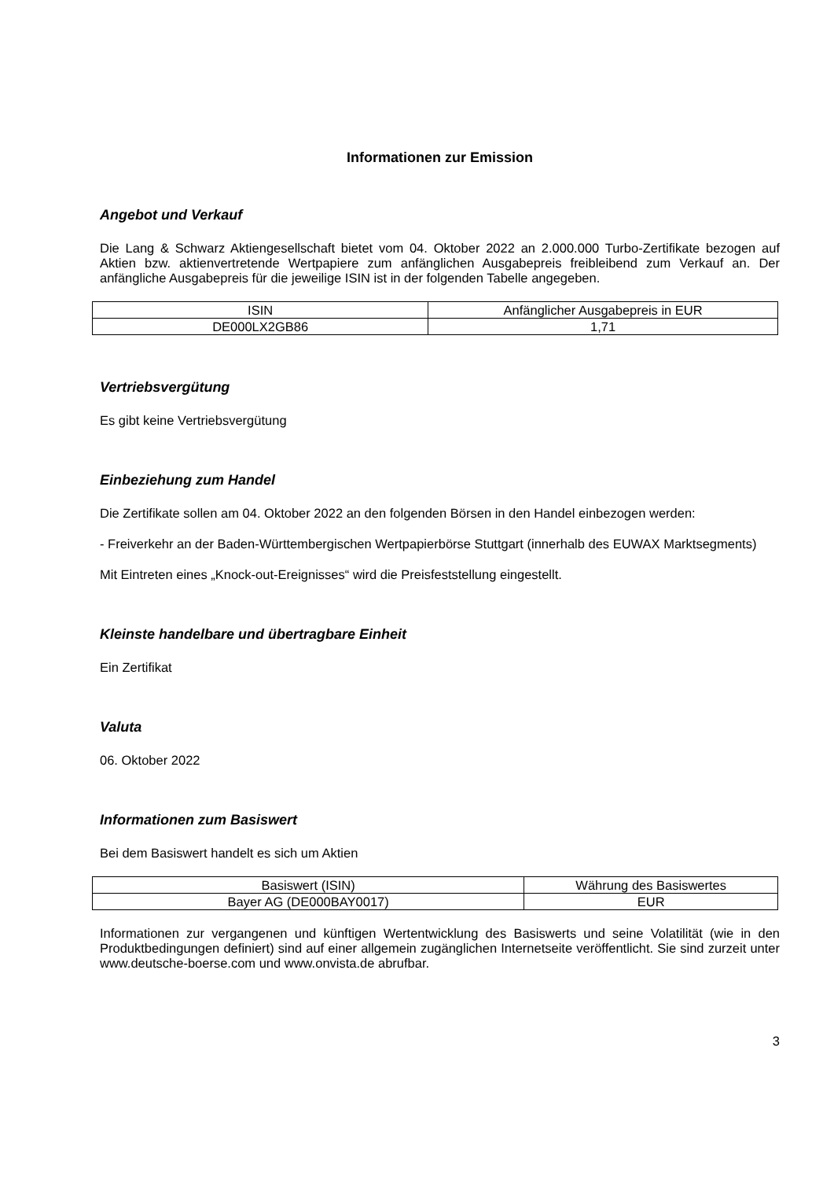Informationen zur Emission
Angebot und Verkauf
Die Lang & Schwarz Aktiengesellschaft bietet vom 04. Oktober 2022 an 2.000.000 Turbo-Zertifikate bezogen auf Aktien bzw. aktienvertretende Wertpapiere zum anfänglichen Ausgabepreis freibleibend zum Verkauf an. Der anfängliche Ausgabepreis für die jeweilige ISIN ist in der folgenden Tabelle angegeben.
| ISIN | Anfänglicher Ausgabepreis in EUR |
| DE000LX2GB86 | 1,71 |
Vertriebsvergütung
Es gibt keine Vertriebsvergütung
Einbeziehung zum Handel
Die Zertifikate sollen am 04. Oktober 2022 an den folgenden Börsen in den Handel einbezogen werden:
- Freiverkehr an der Baden-Württembergischen Wertpapierbörse Stuttgart (innerhalb des EUWAX Marktsegments)
Mit Eintreten eines „Knock-out-Ereignisses“ wird die Preisfeststellung eingestellt.
Kleinste handelbare und übertragbare Einheit
Ein Zertifikat
Valuta
06. Oktober 2022
Informationen zum Basiswert
Bei dem Basiswert handelt es sich um Aktien
| Basiswert (ISIN) | Währung des Basiswertes |
| Bayer AG (DE000BAY0017) | EUR |
Informationen zur vergangenen und künftigen Wertentwicklung des Basiswerts und seine Volatilität (wie in den Produktbedingungen definiert) sind auf einer allgemein zugänglichen Internetseite veröffentlicht. Sie sind zurzeit unter www.deutsche-boerse.com und www.onvista.de abrufbar.
3